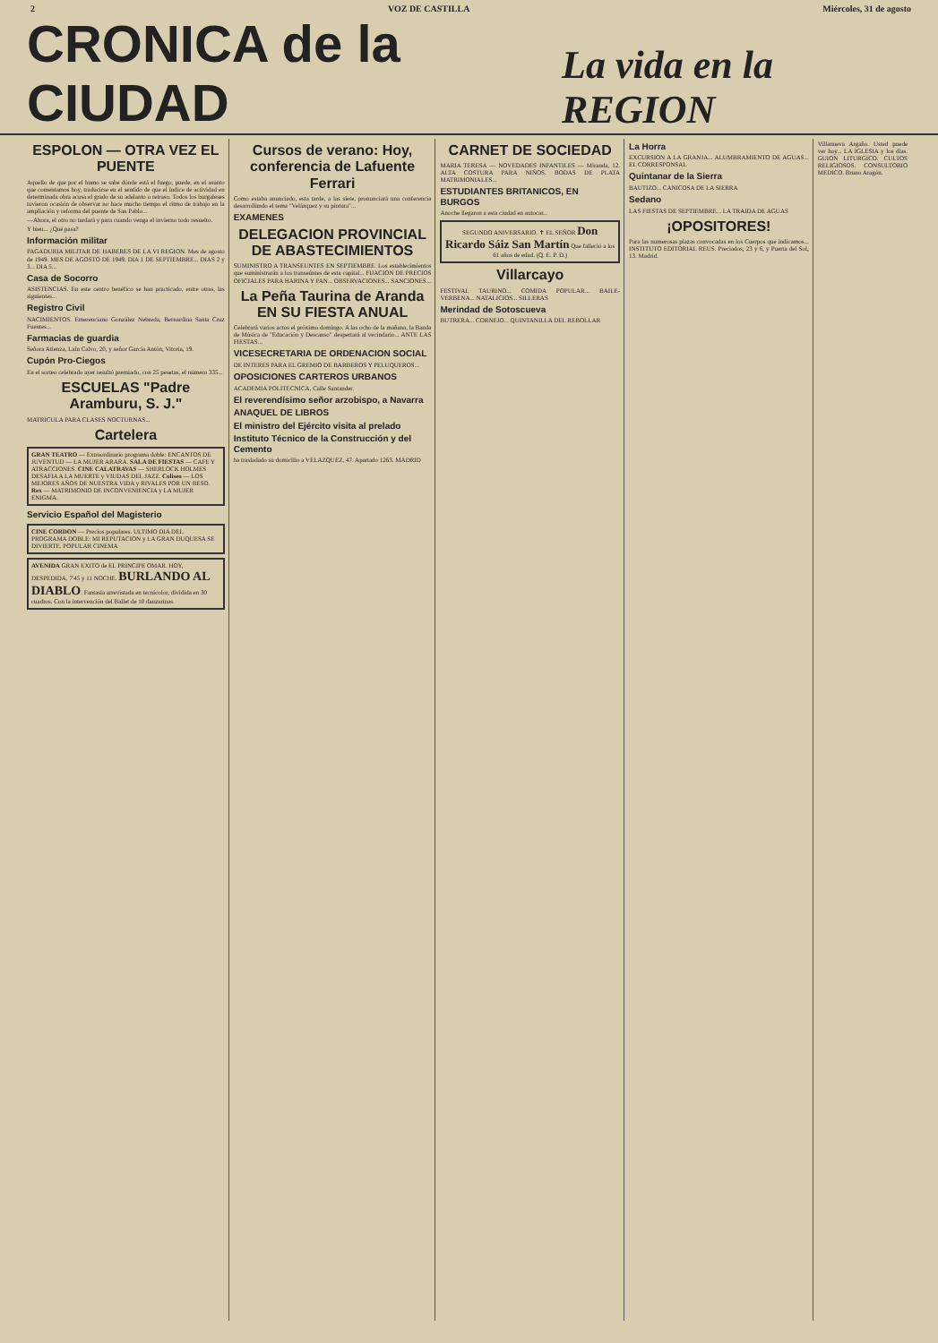2 VOZ DE CASTILLA Miércoles, 31 de agosto
CRONICA de la CIUDAD
La vida en la REGION
ESPOLON — OTRA VEZ EL PUENTE
Aquello de que por el humo se sabe dónde está el fuego, puede, en el asunto que comentamos hoy, traducirse en el sentido de que el índice de actividad en determinada obra acusa el grado de su adelanto o retraso. Todos los burgaleses tuvieron ocasión de observar no hace mucho tiempo el ritmo de trabajo en la ampliación y reforma del puente de San Pablo...
—Ahora, el otro no tardará y para cuando venga el invierno todo resuelto.
Y bien... ¿Qué pasa?
Información militar
PAGADURIA MILITAR DE HABERES DE LA VI REGION. Mes de agosto de 1949. MES DE AGOSTO DE 1949. DIA 1 DE SEPTIEMBRE... DIAS 2 y 3... DIA 5...
Casa de Socorro
ASISTENCIAS. En este centro benéfico se han practicado, entre otras, las siguientes...
Registro Civil
NACIMIENTOS. Emerenciano González Nebreda, Bernardina Santa Cruz Fuentes...
Farmacias de guardia
Señora Atienza, Laín Calvo, 20, y señor García Antón, Vitoria, 19.
Cupón Pro-Ciegos
En el sorteo celebrado ayer resultó premiado, con 25 pesetas, el número 335...
ESCUELAS "Padre Aramburu, S. J."
MATRICULA PARA CLASES NOCTURNAS...
Cartelera
GRAN TEATRO — Extraordinario programa doble: ENCANTOS DE JUVENTUD — LA MUJER ARARA. SALA DE FIESTAS — CAFE Y ATRACCIONES. CINE CALATRAVAS — SHERLOCK HOLMES DESAFIA A LA MUERTE y VIUDAS DEL JAZZ. Coliseo — LOS MEJORES AÑOS DE NUESTRA VIDA y RIVALES POR UN BESO. Rex — MATRIMONIO DE INCONVENIENCIA y LA MUJER ENIGMA.
Servicio Español del Magisterio
CINE CORDON — Precios populares. ULTIMO DIA DEL PROGRAMA DOBLE: MI REPUTACION y LA GRAN DUQUESA SE DIVIERTE. POPULAR CINEMA
AVENIDA GRAN EXITO de EL PRINCIPE OMAR. HOY, DESPEDIDA, 7'45 y 11 NOCHE. BURLANDO AL DIABLO. Fantasía arrevistada en tecnicolor, dividida en 30 cuadros. Con la intervención del Ballet de 10 danzarinas.
Cursos de verano: Hoy, conferencia de Lafuente Ferrari
Como estaba anunciado, esta tarde, a las siete, pronunciará una conferencia desarrollando el tema "Velázquez y su pintura"...
EXAMENES
DELEGACION PROVINCIAL DE ABASTECIMIENTOS
SUMINISTRO A TRANSEUNTES EN SEPTIEMBRE. Los establecimientos que suministrarán a los transeúntes de esta capital... FIJACION DE PRECIOS OFICIALES PARA HARINA Y PAN... OBSERVACIONES... SANCIONES...
La Peña Taurina de Aranda EN SU FIESTA ANUAL
Celebrará varios actos el próximo domingo. A las ocho de la mañana, la Banda de Música de "Educación y Descanso" despertará al vecindario... ANTE LAS FIESTAS...
VICESECRETARIA DE ORDENACION SOCIAL
DE INTERES PARA EL GREMIO DE BARBEROS Y PELUQUEROS...
OPOSICIONES CARTEROS URBANOS
ACADEMIA POLITECNICA, Calle Santander.
El reverendísimo señor arzobispo, a Navarra
ANAQUEL DE LIBROS
El ministro del Ejército visita al prelado
Instituto Técnico de la Construcción y del Cemento
ha trasladado su domicilio a VELAZQUEZ, 47. Apartado 1263. MADRID
CARNET DE SOCIEDAD
MARIA TERESA — NOVEDADES INFANTILES — Miranda, 12. ALTA COSTURA PARA NIÑOS. BODAS DE PLATA MATRIMONIALES...
ESTUDIANTES BRITANICOS, EN BURGOS
Anoche llegaron a esta ciudad en autocar...
SEGUNDO ANIVERSARIO. ✝ EL SEÑOR Don Ricardo Sáiz San Martín Que falleció a los 61 años de edad. (Q. E. P. D.)
Villarcayo
FESTIVAL TAURINO... COMIDA POPULAR... BAILE-VERBENA... NATALICIOS... SILLERAS
Merindad de Sotoscueva
BUTRERA... CORNEJO... QUINTANILLA DEL REBOLLAR
La Horra
EXCURSION A LA GRANJA... ALUMBRAMIENTO DE AGUAS... EL CORRESPONSAL
Quintanar de la Sierra
BAUTIZO... CANICOSA DE LA SIERRA
Sedano
LAS FIESTAS DE SEPTIEMBRE... LA TRAIDA DE AGUAS
¡OPOSITORES!
Para las numerosas plazas convocadas en los Cuerpos que indicamos... INSTITUTO EDITORIAL REUS. Preciados, 23 y 6, y Puerta del Sol, 13. Madrid.
Villanueva Argaño. Usted puede ver hoy... LA IGLESIA y los días. GUION LITURGICO. CULTOS RELIGIOSOS. CONSULTORIO MEDICO. Bruno Aragón.